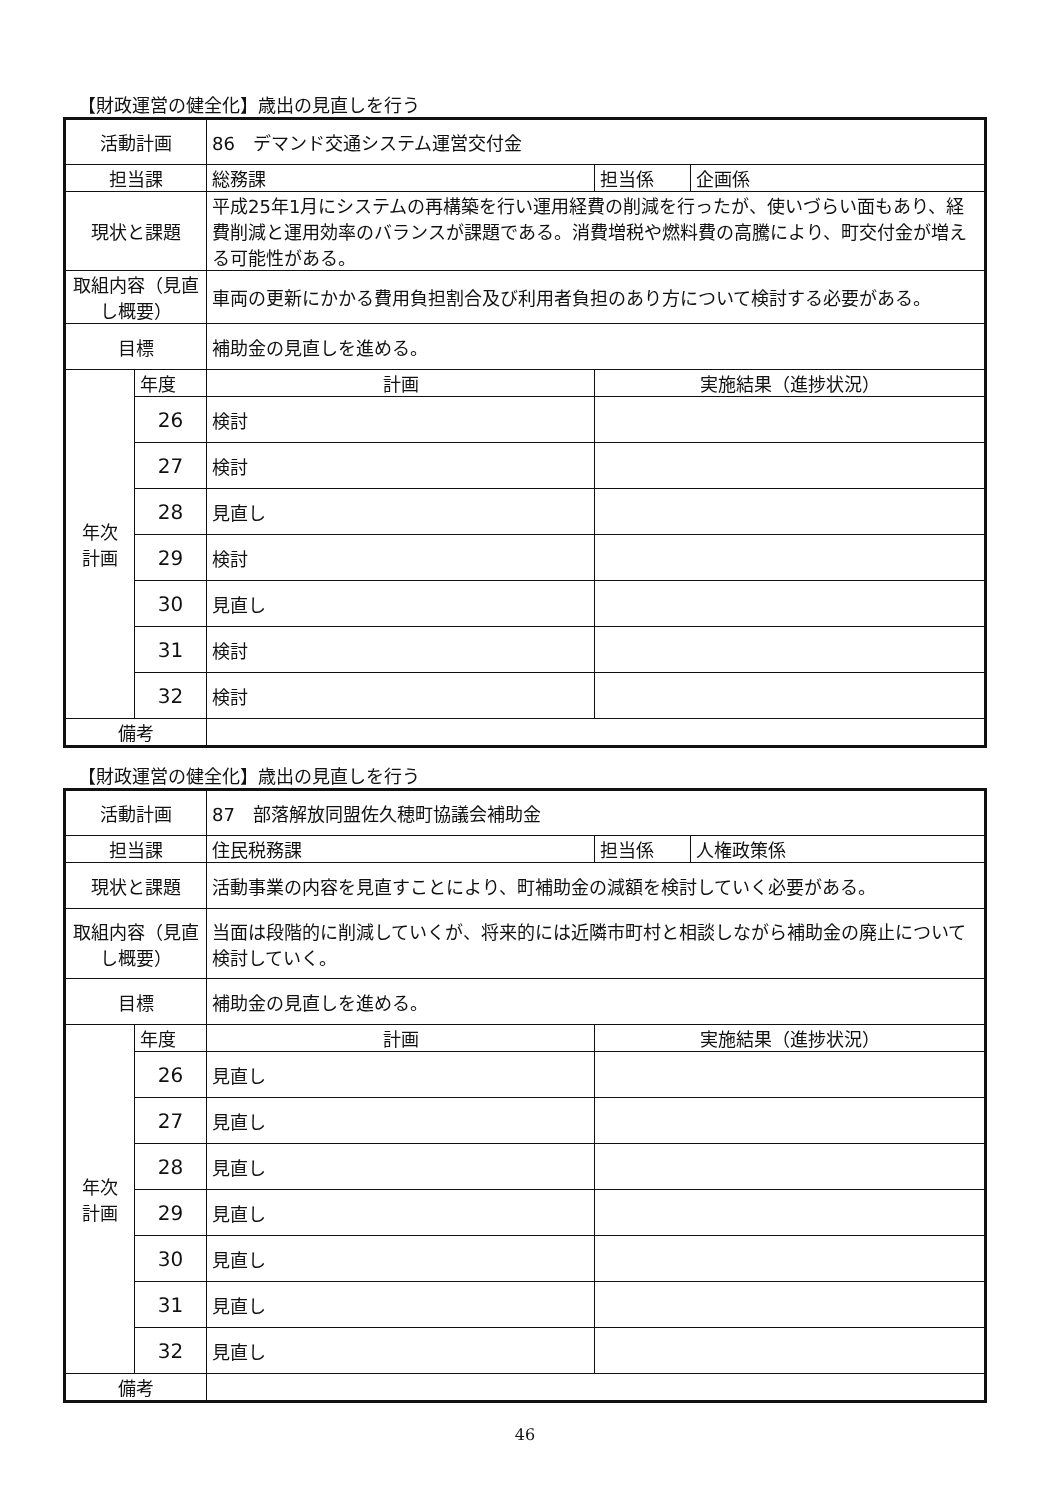【財政運営の健全化】歳出の見直しを行う
| 活動計画 | | 86 デマンド交通システム運営交付金 | | |
| 担当課 | | 総務課 | 担当係 | 企画係 |
| 現状と課題 | | 平成25年1月にシステムの再構築を行い運用経費の削減を行ったが、使いづらい面もあり、経費削減と運用効率のバランスが課題である。消費増税や燃料費の高騰により、町交付金が増える可能性がある。 | | |
| 取組内容（見直し概要） | | 車両の更新にかかる費用負担割合及び利用者負担のあり方について検討する必要がある。 | | |
| 目標 | | 補助金の見直しを進める。 | | |
| 年次 計画 | 年度 | 計画 | 実施結果（進捗状況） | |
| | 26 | 検討 | | |
| | 27 | 検討 | | |
| | 28 | 見直し | | |
| | 29 | 検討 | | |
| | 30 | 見直し | | |
| | 31 | 検討 | | |
| | 32 | 検討 | | |
| 備考 | | | | |
【財政運営の健全化】歳出の見直しを行う
| 活動計画 | | 87 部落解放同盟佐久穂町協議会補助金 | | |
| 担当課 | | 住民税務課 | 担当係 | 人権政策係 |
| 現状と課題 | | 活動事業の内容を見直すことにより、町補助金の減額を検討していく必要がある。 | | |
| 取組内容（見直し概要） | | 当面は段階的に削減していくが、将来的には近隣市町村と相談しながら補助金の廃止について検討していく。 | | |
| 目標 | | 補助金の見直しを進める。 | | |
| 年次 計画 | 年度 | 計画 | 実施結果（進捗状況） | |
| | 26 | 見直し | | |
| | 27 | 見直し | | |
| | 28 | 見直し | | |
| | 29 | 見直し | | |
| | 30 | 見直し | | |
| | 31 | 見直し | | |
| | 32 | 見直し | | |
| 備考 | | | | |
46